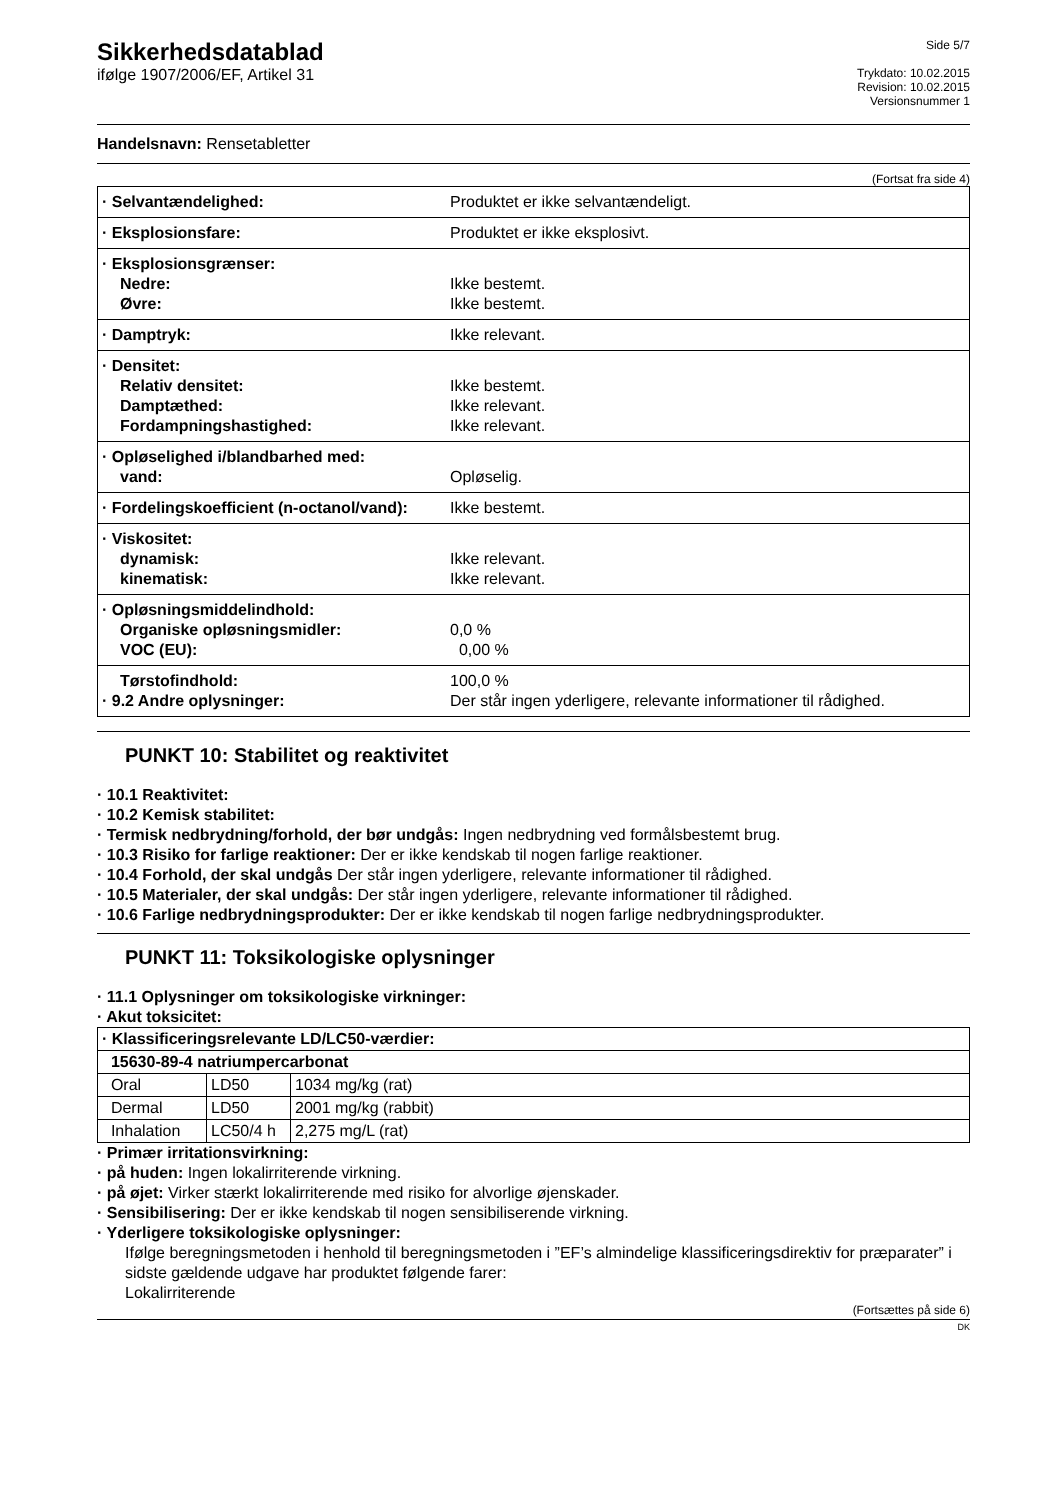Sikkerhedsdatablad
ifølge 1907/2006/EF, Artikel 31
Side 5/7
Trykdato: 10.02.2015
Revision: 10.02.2015
Versionsnummer 1
Handelsnavn: Rensetabletter
(Fortsat fra side 4)
| · Selvantændelighed: | Produktet er ikke selvantændeligt. |
| · Eksplosionsfare: | Produktet er ikke eksplosivt. |
| · Eksplosionsgrænser: Nedre: Øvre: | Ikke bestemt. Ikke bestemt. |
| · Damptryk: | Ikke relevant. |
| · Densitet: Relativ densitet: Damptæthed: Fordampningshastighed: | Ikke bestemt. Ikke relevant. Ikke relevant. |
| · Opløselighed i/blandbarhed med: vand: | Opløselig. |
| · Fordelingskoefficient (n-octanol/vand): | Ikke bestemt. |
| · Viskositet: dynamisk: kinematisk: | Ikke relevant. Ikke relevant. |
| · Opløsningsmiddelindhold: Organiske opløsningsmidler: VOC (EU): | 0,0 % 0,00 % |
| Tørstofindhold: · 9.2 Andre oplysninger: | 100,0 % Der står ingen yderligere, relevante informationer til rådighed. |
PUNKT 10: Stabilitet og reaktivitet
· 10.1 Reaktivitet:
· 10.2 Kemisk stabilitet:
· Termisk nedbrydning/forhold, der bør undgås: Ingen nedbrydning ved formålsbestemt brug.
· 10.3 Risiko for farlige reaktioner: Der er ikke kendskab til nogen farlige reaktioner.
· 10.4 Forhold, der skal undgås Der står ingen yderligere, relevante informationer til rådighed.
· 10.5 Materialer, der skal undgås: Der står ingen yderligere, relevante informationer til rådighed.
· 10.6 Farlige nedbrydningsprodukter: Der er ikke kendskab til nogen farlige nedbrydningsprodukter.
PUNKT 11: Toksikologiske oplysninger
· 11.1 Oplysninger om toksikologiske virkninger:
· Akut toksicitet:
| · Klassificeringsrelevante LD/LC50-værdier: | | |
| 15630-89-4 natriumpercarbonat | | |
| Oral | LD50 | 1034 mg/kg (rat) |
| Dermal | LD50 | 2001 mg/kg (rabbit) |
| Inhalation | LC50/4 h | 2,275 mg/L (rat) |
· Primær irritationsvirkning:
· på huden: Ingen lokalirriterende virkning.
· på øjet: Virker stærkt lokalirriterende med risiko for alvorlige øjenskader.
· Sensibilisering: Der er ikke kendskab til nogen sensibiliserende virkning.
· Yderligere toksikologiske oplysninger:
Ifølge beregningsmetoden i henhold til beregningsmetoden i ”EF’s almindelige klassificeringsdirektiv for præparater” i sidste gældende udgave har produktet følgende farer:
Lokalirriterende
(Fortsættes på side 6)
DK